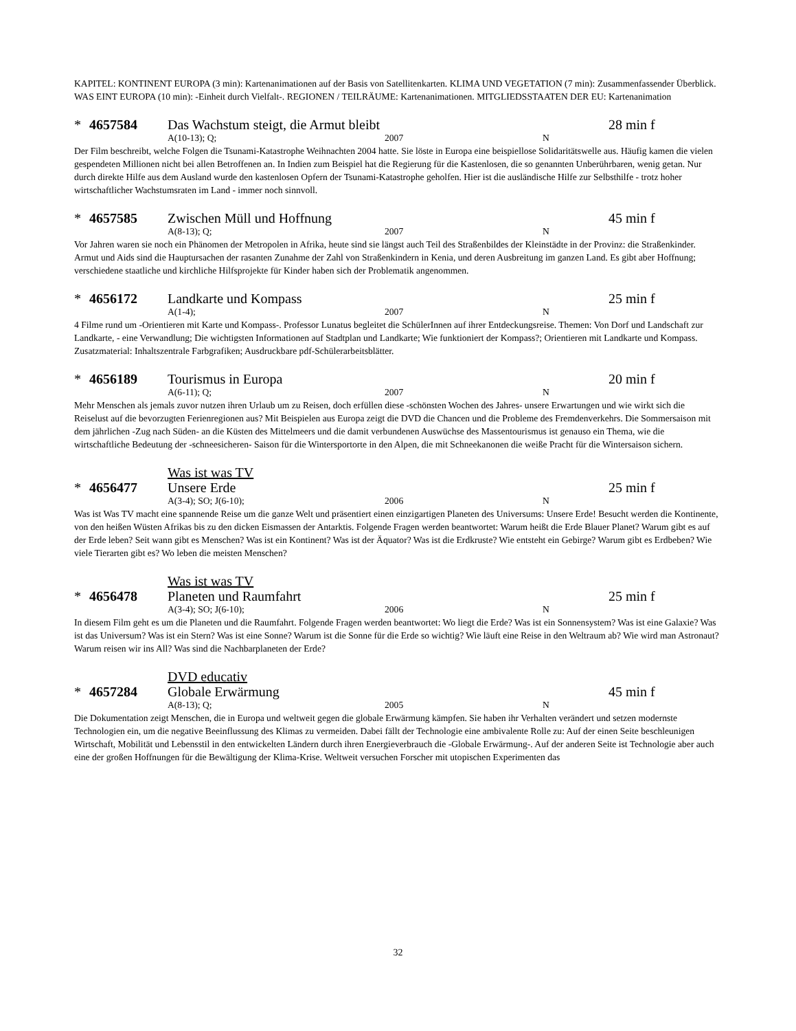KAPITEL: KONTINENT EUROPA (3 min): Kartenanimationen auf der Basis von Satellitenkarten. KLIMA UND VEGETATION (7 min): Zusammenfassender Überblick. WAS EINT EUROPA (10 min): -Einheit durch Vielfalt-. REGIONEN / TEILRÄUME: Kartenanimationen. MITGLIEDSSTAATEN DER EU: Kartenanimation
* 4657584 Das Wachstum steigt, die Armut bleibt 28 min f
A(10-13); Q; 2007 N
Der Film beschreibt, welche Folgen die Tsunami-Katastrophe Weihnachten 2004 hatte. Sie löste in Europa eine beispiellose Solidaritätswelle aus. Häufig kamen die vielen gespendeten Millionen nicht bei allen Betroffenen an. In Indien zum Beispiel hat die Regierung für die Kastenlosen, die so genannten Unberührbaren, wenig getan. Nur durch direkte Hilfe aus dem Ausland wurde den kastenlosen Opfern der Tsunami-Katastrophe geholfen. Hier ist die ausländische Hilfe zur Selbsthilfe - trotz hoher wirtschaftlicher Wachstumsraten im Land - immer noch sinnvoll.
* 4657585 Zwischen Müll und Hoffnung 45 min f
A(8-13); Q; 2007 N
Vor Jahren waren sie noch ein Phänomen der Metropolen in Afrika, heute sind sie längst auch Teil des Straßenbildes der Kleinstädte in der Provinz: die Straßenkinder. Armut und Aids sind die Hauptursachen der rasanten Zunahme der Zahl von Straßenkindern in Kenia, und deren Ausbreitung im ganzen Land. Es gibt aber Hoffnung; verschiedene staatliche und kirchliche Hilfsprojekte für Kinder haben sich der Problematik angenommen.
* 4656172 Landkarte und Kompass 25 min f
A(1-4); 2007 N
4 Filme rund um -Orientieren mit Karte und Kompass-. Professor Lunatus begleitet die SchülerInnen auf ihrer Entdeckungsreise. Themen: Von Dorf und Landschaft zur Landkarte, - eine Verwandlung; Die wichtigsten Informationen auf Stadtplan und Landkarte; Wie funktioniert der Kompass?; Orientieren mit Landkarte und Kompass. Zusatzmaterial: Inhaltszentrale Farbgrafiken; Ausdruckbare pdf-Schülerarbeitsblätter.
* 4656189 Tourismus in Europa 20 min f
A(6-11); Q; 2007 N
Mehr Menschen als jemals zuvor nutzen ihren Urlaub um zu Reisen, doch erfüllen diese -schönsten Wochen des Jahres- unsere Erwartungen und wie wirkt sich die Reiselust auf die bevorzugten Ferienregionen aus? Mit Beispielen aus Europa zeigt die DVD die Chancen und die Probleme des Fremdenverkehrs. Die Sommersaison mit dem jährlichen -Zug nach Süden- an die Küsten des Mittelmeers und die damit verbundenen Auswüchse des Massentourismus ist genauso ein Thema, wie die wirtschaftliche Bedeutung der -schneesicheren- Saison für die Wintersportorte in den Alpen, die mit Schneekanonen die weiße Pracht für die Wintersaison sichern.
Was ist was TV
* 4656477 Unsere Erde 25 min f
A(3-4); SO; J(6-10); 2006 N
Was ist Was TV macht eine spannende Reise um die ganze Welt und präsentiert einen einzigartigen Planeten des Universums: Unsere Erde! Besucht werden die Kontinente, von den heißen Wüsten Afrikas bis zu den dicken Eismassen der Antarktis. Folgende Fragen werden beantwortet: Warum heißt die Erde Blauer Planet? Warum gibt es auf der Erde leben? Seit wann gibt es Menschen? Was ist ein Kontinent? Was ist der Äquator? Was ist die Erdkruste? Wie entsteht ein Gebirge? Warum gibt es Erdbeben? Wie viele Tierarten gibt es? Wo leben die meisten Menschen?
Was ist was TV
* 4656478 Planeten und Raumfahrt 25 min f
A(3-4); SO; J(6-10); 2006 N
In diesem Film geht es um die Planeten und die Raumfahrt. Folgende Fragen werden beantwortet: Wo liegt die Erde? Was ist ein Sonnensystem? Was ist eine Galaxie? Was ist das Universum? Was ist ein Stern? Was ist eine Sonne? Warum ist die Sonne für die Erde so wichtig? Wie läuft eine Reise in den Weltraum ab? Wie wird man Astronaut? Warum reisen wir ins All? Was sind die Nachbarplaneten der Erde?
DVD educativ
* 4657284 Globale Erwärmung 45 min f
A(8-13); Q; 2005 N
Die Dokumentation zeigt Menschen, die in Europa und weltweit gegen die globale Erwärmung kämpfen. Sie haben ihr Verhalten verändert und setzen modernste Technologien ein, um die negative Beeinflussung des Klimas zu vermeiden. Dabei fällt der Technologie eine ambivalente Rolle zu: Auf der einen Seite beschleunigen Wirtschaft, Mobilität und Lebensstil in den entwickelten Ländern durch ihren Energieverbrauch die -Globale Erwärmung-. Auf der anderen Seite ist Technologie aber auch eine der großen Hoffnungen für die Bewältigung der Klima-Krise. Weltweit versuchen Forscher mit utopischen Experimenten das
32